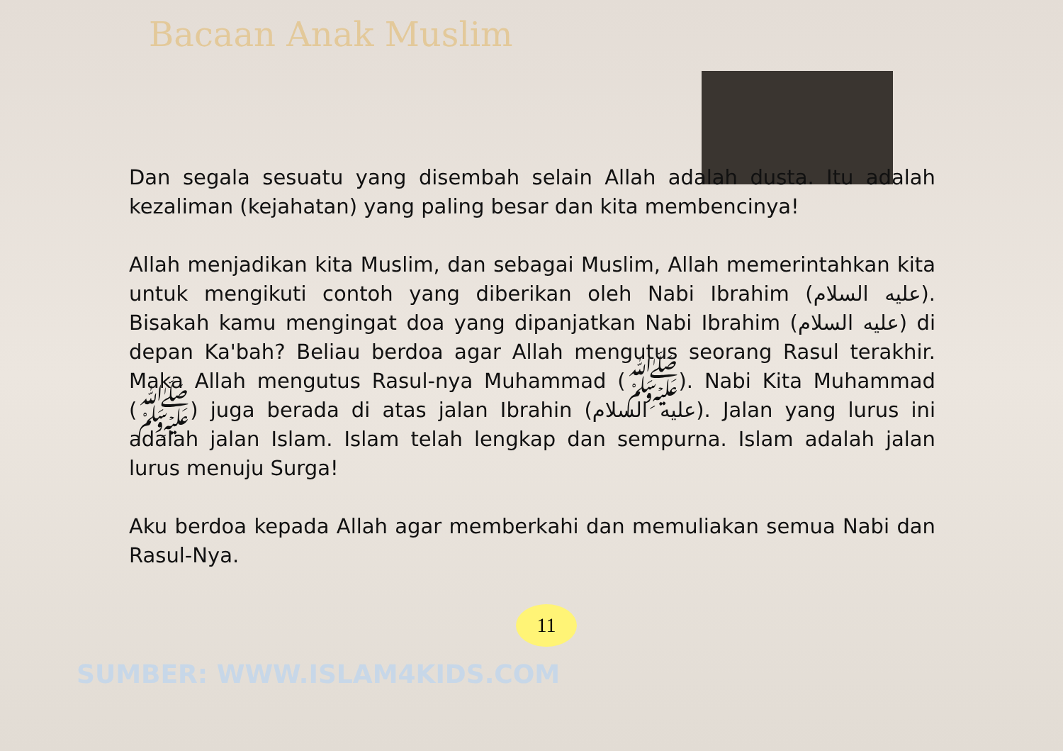Bacaan Anak Muslim
Dan segala sesuatu yang disembah selain Allah adalah dusta. Itu adalah kezaliman (kejahatan) yang paling besar dan kita membencinya!
Allah menjadikan kita Muslim, dan sebagai Muslim, Allah memerintahkan kita untuk mengikuti contoh yang diberikan oleh Nabi Ibrahim (عليه السلام). Bisakah kamu mengingat doa yang dipanjatkan Nabi Ibrahim (عليه السلام) di depan Ka'bah? Beliau berdoa agar Allah mengutus seorang Rasul terakhir. Maka Allah mengutus Rasul-nya Muhammad (ﷺ). Nabi Kita Muhammad (ﷺ) juga berada di atas jalan Ibrahin (عليه السلام). Jalan yang lurus ini adalah jalan Islam. Islam telah lengkap dan sempurna. Islam adalah jalan lurus menuju Surga!
Aku berdoa kepada Allah agar memberkahi dan memuliakan semua Nabi dan Rasul-Nya.
11
SUMBER: WWW.ISLAM4KIDS.COM